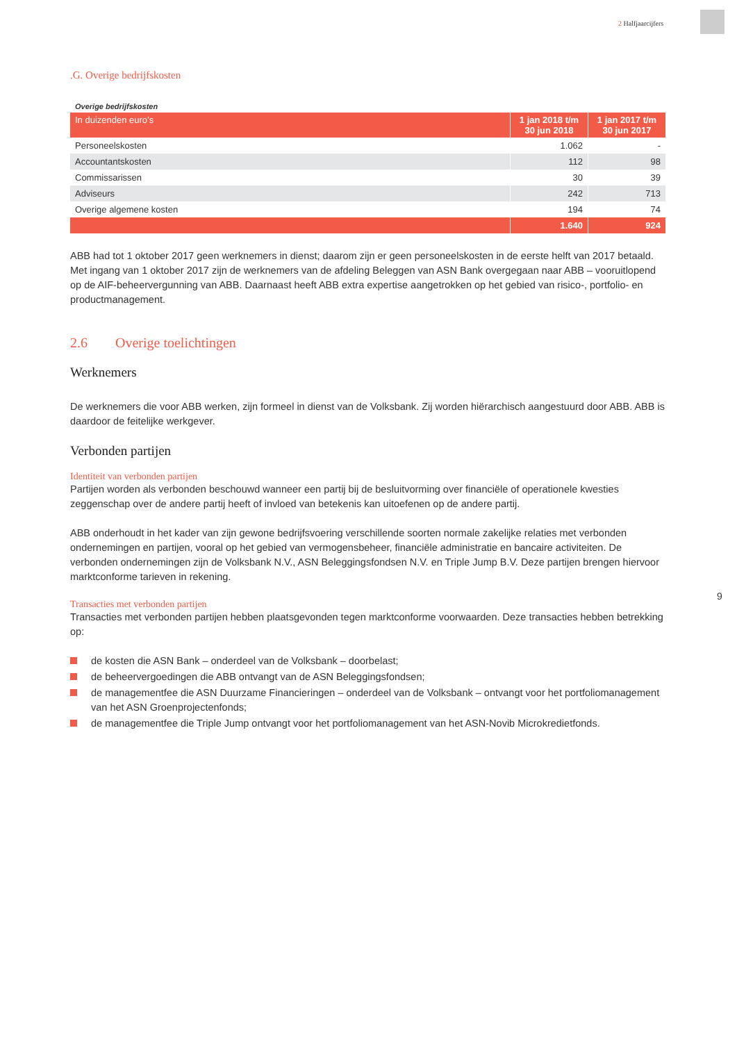2 Halfjaarcijfers
.G. Overige bedrijfskosten
Overige bedrijfskosten
| In duizenden euro’s | 1 jan 2018 t/m 30 jun 2018 | 1 jan 2017 t/m 30 jun 2017 |
| --- | --- | --- |
| Personeelskosten | 1.062 | - |
| Accountantskosten | 112 | 98 |
| Commissarissen | 30 | 39 |
| Adviseurs | 242 | 713 |
| Overige algemene kosten | 194 | 74 |
| | 1.640 | 924 |
ABB had tot 1 oktober 2017 geen werknemers in dienst; daarom zijn er geen personeelskosten in de eerste helft van 2017 betaald. Met ingang van 1 oktober 2017 zijn de werknemers van de afdeling Beleggen van ASN Bank overgegaan naar ABB – vooruitlopend op de AIF-beheervergunning van ABB. Daarnaast heeft ABB extra expertise aangetrokken op het gebied van risico-, portfolio- en productmanagement.
2.6 Overige toelichtingen
Werknemers
De werknemers die voor ABB werken, zijn formeel in dienst van de Volksbank. Zij worden hiërarchisch aangestuurd door ABB. ABB is daardoor de feitelijke werkgever.
Verbonden partijen
Identiteit van verbonden partijen
Partijen worden als verbonden beschouwd wanneer een partij bij de besluitvorming over financiële of operationele kwesties zeggenschap over de andere partij heeft of invloed van betekenis kan uitoefenen op de andere partij.
ABB onderhoudt in het kader van zijn gewone bedrijfsvoering verschillende soorten normale zakelijke relaties met verbonden ondernemingen en partijen, vooral op het gebied van vermogensbeheer, financiële administratie en bancaire activiteiten. De verbonden ondernemingen zijn de Volksbank N.V., ASN Beleggingsfondsen N.V. en Triple Jump B.V. Deze partijen brengen hiervoor marktconforme tarieven in rekening.
Transacties met verbonden partijen
Transacties met verbonden partijen hebben plaatsgevonden tegen marktconforme voorwaarden. Deze transacties hebben betrekking op:
de kosten die ASN Bank – onderdeel van de Volksbank – doorbelast;
de beheervergoedingen die ABB ontvangt van de ASN Beleggingsfondsen;
de managementfee die ASN Duurzame Financieringen – onderdeel van de Volksbank – ontvangt voor het portfoliomanagement van het ASN Groenprojectenfonds;
de managementfee die Triple Jump ontvangt voor het portfoliomanagement van het ASN-Novib Microkredietfonds.
9